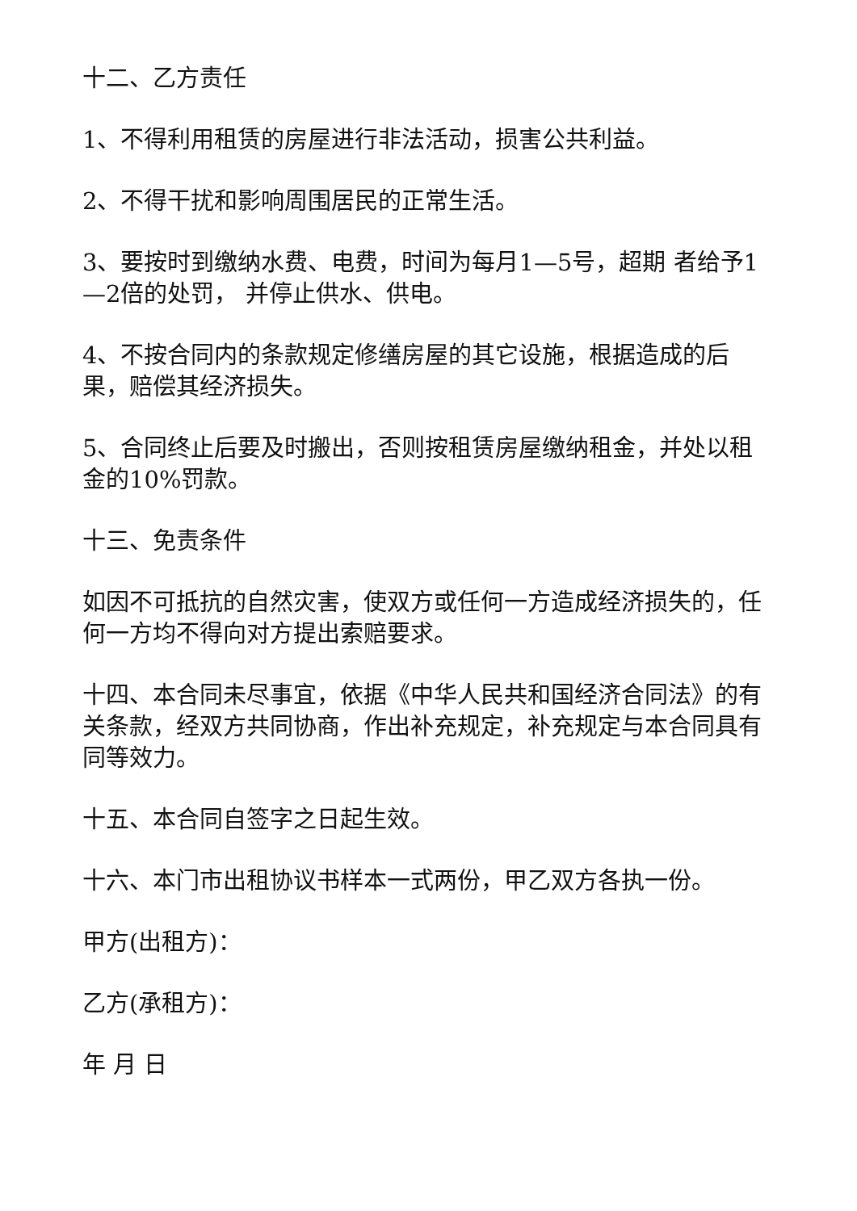十二、乙方责任
1、不得利用租赁的房屋进行非法活动，损害公共利益。
2、不得干扰和影响周围居民的正常生活。
3、要按时到缴纳水费、电费，时间为每月1—5号，超期 者给予1—2倍的处罚， 并停止供水、供电。
4、不按合同内的条款规定修缮房屋的其它设施，根据造成的后果，赔偿其经济损失。
5、合同终止后要及时搬出，否则按租赁房屋缴纳租金，并处以租金的10%罚款。
十三、免责条件
如因不可抵抗的自然灾害，使双方或任何一方造成经济损失的，任何一方均不得向对方提出索赔要求。
十四、本合同未尽事宜，依据《中华人民共和国经济合同法》的有关条款，经双方共同协商，作出补充规定，补充规定与本合同具有同等效力。
十五、本合同自签字之日起生效。
十六、本门市出租协议书样本一式两份，甲乙双方各执一份。
甲方(出租方)：
乙方(承租方)：
年 月 日